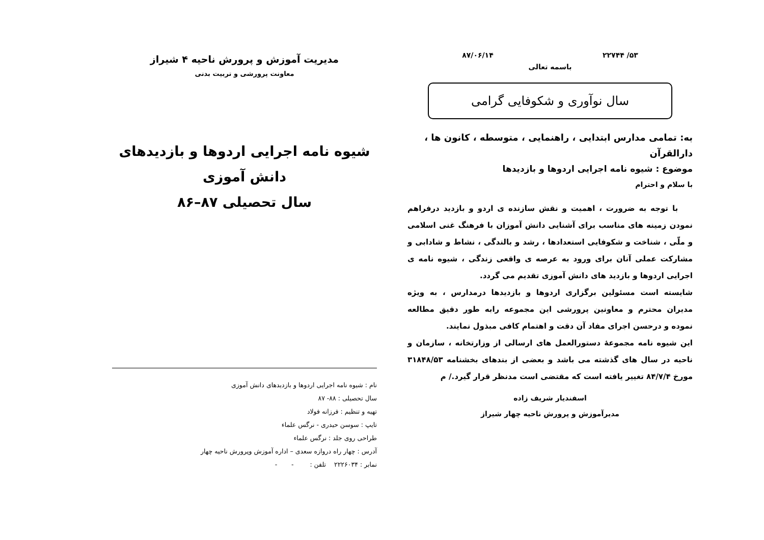۵۳/ ۲۲۷۴۴ ۸۷/۰۶/۱۴
باسمه تعالی
سال نوآوری و شکوفایی گرامی
به: تمامی مدارس ابتدایی ، راهنمایی ، متوسطه ، کانون ها ، دارالقرآن
موضوع : شیوه نامه اجرایی اردوها و بازدیدها
با سلام و احترام
با توجه به ضرورت ، اهمیت و نقش سازنده ی اردو و بازدید درفراهم نمودن زمینه های مناسب برای آشنایی دانش آموزان با فرهنگ غنی اسلامی و ملّی ، شناخت و شکوفایی استعدادها ، رشد و بالندگی ، نشاط و شادابی و مشارکت عملی آنان برای ورود به عرصه ی واقعی زندگی ، شیوه نامه ی اجرایی اردوها و بازدید های دانش آموزی تقدیم می گردد.
شایسته است مسئولین برگزاری اردوها و بازدیدها درمدارس ، به ویژه مدیران محترم و معاونین پرورشی این مجموعه رابه طور دقیق مطالعه نموده و درحسن اجرای مفاد آن دقت و اهتمام کافی مبذول نمایند.
این شیوه نامه مجموعهٔ دستورالعمل های ارسالی از وزارتخانه ، سازمان و ناحیه در سال های گذشته می باشد و بعضی از بندهای بخشنامه ۳۱۸۴۸/۵۳ مورخ ۸۴/۷/۴ تغییر یافته است که مقتضی است مدنظر قرار گیرد./ م
اسفندیار شریف زاده
مدیرآموزش و پرورش ناحیه چهار شیراز
مدیریت آموزش و پرورش ناحیه ۴ شیراز
معاونت پرورشی و تربیت بدنی
شیوه نامه اجرایی اردوها و بازدیدهای دانش آموزی
سال تحصیلی ۸۷–۸۶
نام : شیوه نامه اجرایی اردوها و بازدیدهای دانش آموزی
سال تحصیلی : ۸۸- ۸۷
تهیه و تنظیم : فرزانه فولاد
تایپ : سوسن حیدری - نرگس علماء
طراحی روی جلد : نرگس علماء
آدرس : چهار راه دروازه سعدی – اداره آموزش وپرورش ناحیه چهار
نمابر : ۲۲۲۶۰۳۴ تلفن : - -